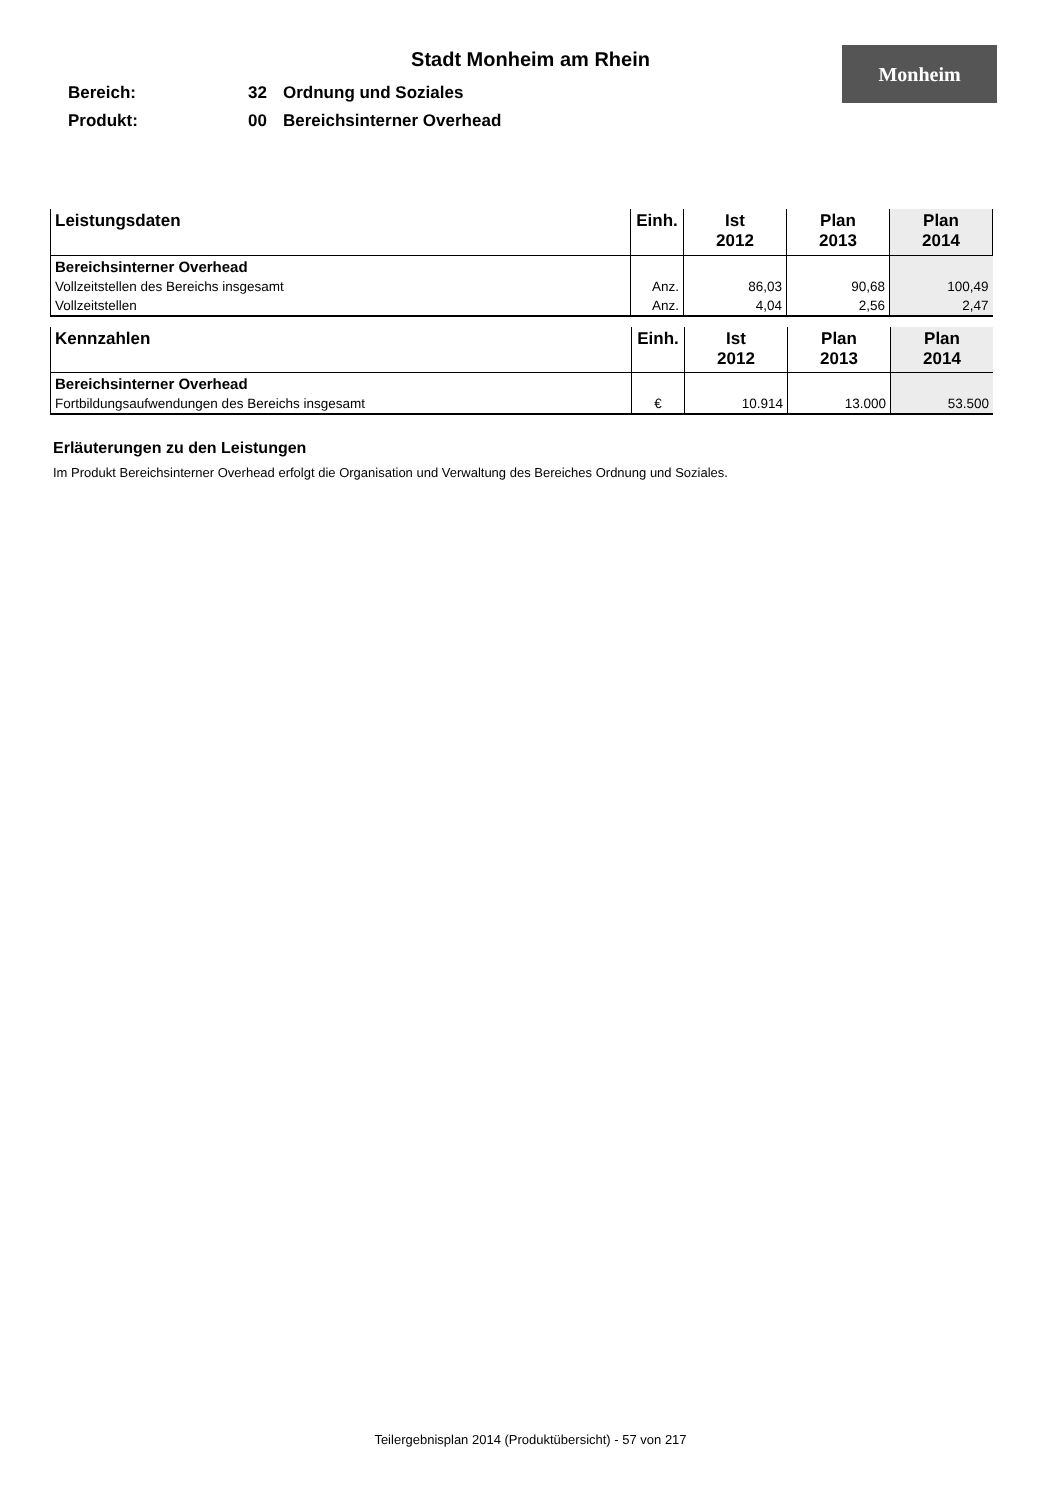Monheim
Stadt Monheim am Rhein
Bereich: 32 Ordnung und Soziales
Produkt: 00 Bereichsinterner Overhead
| Leistungsdaten | Einh. | Ist 2012 | Plan 2013 | Plan 2014 |
| --- | --- | --- | --- | --- |
| Bereichsinterner Overhead | | | | |
| Vollzeitstellen des Bereichs insgesamt | Anz. | 86,03 | 90,68 | 100,49 |
| Vollzeitstellen | Anz. | 4,04 | 2,56 | 2,47 |
| Kennzahlen | Einh. | Ist 2012 | Plan 2013 | Plan 2014 |
| --- | --- | --- | --- | --- |
| Bereichsinterner Overhead | | | | |
| Fortbildungsaufwendungen des Bereichs insgesamt | € | 10.914 | 13.000 | 53.500 |
Erläuterungen zu den Leistungen
Im Produkt Bereichsinterner Overhead erfolgt die Organisation und Verwaltung des Bereiches Ordnung und Soziales.
Teilergebnisplan 2014 (Produktübersicht) - 57 von 217